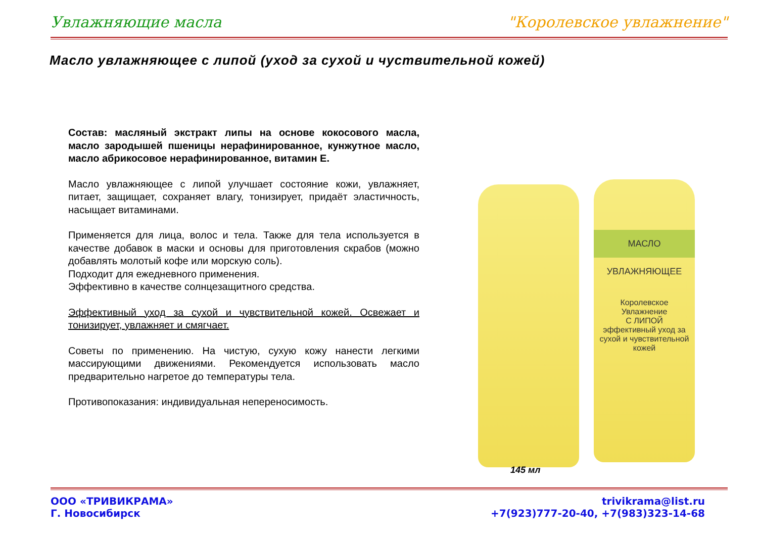Увлажняющие масла "Королевское увлажнение"
Масло увлажняющее с липой (уход за сухой и чуствительной кожей)
Состав: масляный экстракт липы на основе кокосового масла, масло зародышей пшеницы нерафинированное, кунжутное масло, масло абрикосовое нерафинированное, витамин Е.
Масло увлажняющее с липой улучшает состояние кожи, увлажняет, питает, защищает, сохраняет влагу, тонизирует, придаёт эластичность, насыщает витаминами.
Применяется для лица, волос и тела. Также для тела используется в качестве добавок в маски и основы для приготовления скрабов (можно добавлять молотый кофе или морскую соль).
Подходит для ежедневного применения.
Эффективно в качестве солнцезащитного средства.
Эффективный уход за сухой и чувствительной кожей. Освежает и тонизирует, увлажняет и смягчает.
Советы по применению. На чистую, сухую кожу нанести легкими массирующими движениями. Рекомендуется использовать масло предварительно нагретое до температуры тела.
Противопоказания: индивидуальная непереносимость.
МАСЛО УВЛАЖНЯЮЩЕЕ
Королевское Увлажнение
С ЛИПОЙ
эффективный уход за сухой и чувствительной кожей
145 мл
ООО «ТРИВИКРАМА»
Г. Новосибирск
trivikrama@list.ru
+7(923)777-20-40, +7(983)323-14-68